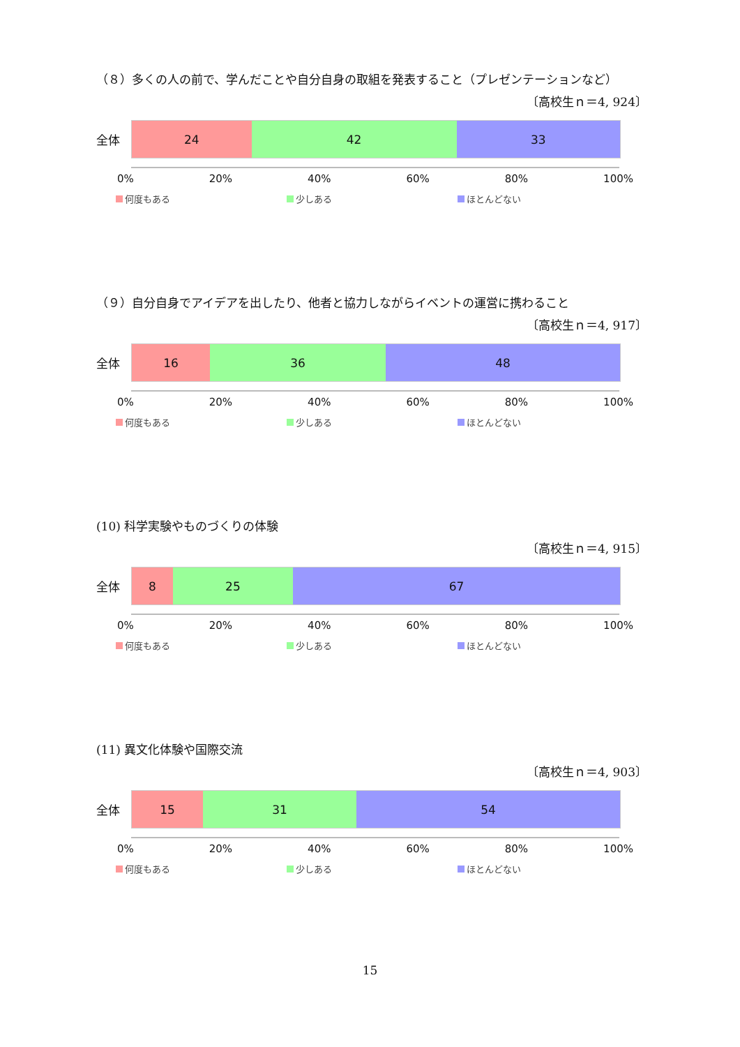（８）多くの人の前で、学んだことや自分自身の取組を発表すること（プレゼンテーションなど）
〔高校生ｎ＝4, 924〕
全体
24 42 33
0% 20% 40% 60% 80% 100%
何度もある 少しある ほとんどない
（９）自分自身でアイデアを出したり、他者と協力しながらイベントの運営に携わること
〔高校生ｎ＝4, 917〕
全体
16 36 48
0% 20% 40% 60% 80% 100%
何度もある 少しある ほとんどない
(10) 科学実験やものづくりの体験
〔高校生ｎ＝4, 915〕
全体
8 25 67
0% 20% 40% 60% 80% 100%
何度もある 少しある ほとんどない
(11) 異文化体験や国際交流
〔高校生ｎ＝4, 903〕
全体
15 31 54
0% 20% 40% 60% 80% 100%
何度もある 少しある ほとんどない
15